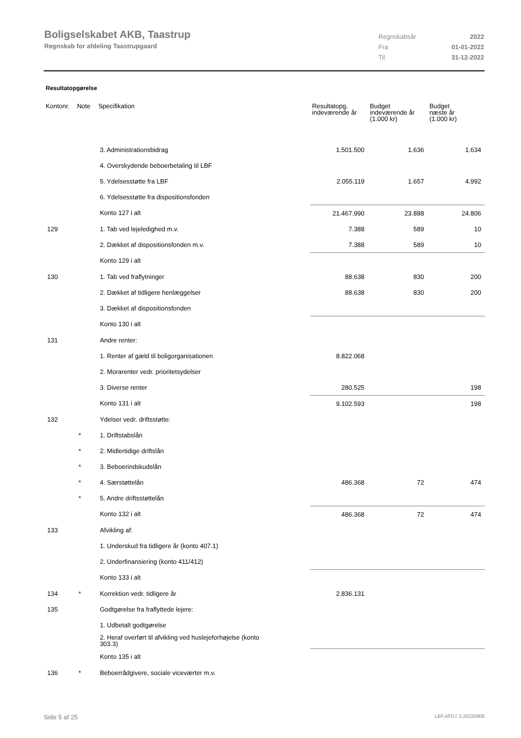Boligselskabet AKB, Taastrup
Regnskab for afdeling Taastrupgaard
| Regnskabsår | 2022 |
| Fra | 01-01-2022 |
| Til | 31-12-2022 |
Resultatopgørelse
| Kontonr. | Note | Specifikation | Resultatopg. indeværende år | Budget indeværende år (1.000 kr) | Budget næste år (1.000 kr) |
| --- | --- | --- | --- | --- | --- |
| | | 3. Administrationsbidrag | 1.501.500 | 1.636 | 1.634 |
| | | 4. Overskydende beboerbetaling til LBF | | | |
| | | 5. Ydelsesstøtte fra LBF | 2.055.119 | 1.657 | 4.992 |
| | | 6. Ydelsesstøtte fra dispositionsfonden | | | |
| | | Konto 127 i alt | 21.467.990 | 23.888 | 24.806 |
| 129 | | 1. Tab ved lejeledighed m.v. | 7.388 | 589 | 10 |
| | | 2. Dækket af dispositionsfonden m.v. | 7.388 | 589 | 10 |
| | | Konto 129 i alt | | | |
| 130 | | 1. Tab ved fraflytninger | 88.638 | 830 | 200 |
| | | 2. Dækket af tidligere henlæggelser | 88.638 | 830 | 200 |
| | | 3. Dækket af dispositionsfonden | | | |
| | | Konto 130 i alt | | | |
| 131 | | Andre renter: | | | |
| | | 1. Renter af gæld til boligorganisationen | 8.822.068 | | |
| | | 2. Morarenter vedr. prioritetsydelser | | | |
| | | 3. Diverse renter | 280.525 | | 198 |
| | | Konto 131 i alt | 9.102.593 | | 198 |
| 132 | | Ydelser vedr. driftsstøtte: | | | |
| | * | 1. Driftstabslån | | | |
| | * | 2. Midlertidige driftslån | | | |
| | * | 3. Beboerindskudslån | | | |
| | * | 4. Særstøttelån | 486.368 | 72 | 474 |
| | * | 5. Andre driftsstøttelån | | | |
| | | Konto 132 i alt | 486.368 | 72 | 474 |
| 133 | | Afvikling af: | | | |
| | | 1. Underskud fra tidligere år (konto 407.1) | | | |
| | | 2. Underfinansiering (konto 411/412) | | | |
| | | Konto 133 i alt | | | |
| 134 | * | Korrektion vedr. tidligere år | 2.836.131 | | |
| 135 | | Godtgørelse fra fraflyttede lejere: | | | |
| | | 1. Udbetalt godtgørelse | | | |
| | | 2. Heraf overført til afvikling ved huslejeforhøjelse (konto 303.3) | | | |
| | | Konto 135 i alt | | | |
| 136 | * | Beboerrådgivere, sociale viceværter m.v. | | | |
Side 5 af 25 LBF.AFD7.3.20220906